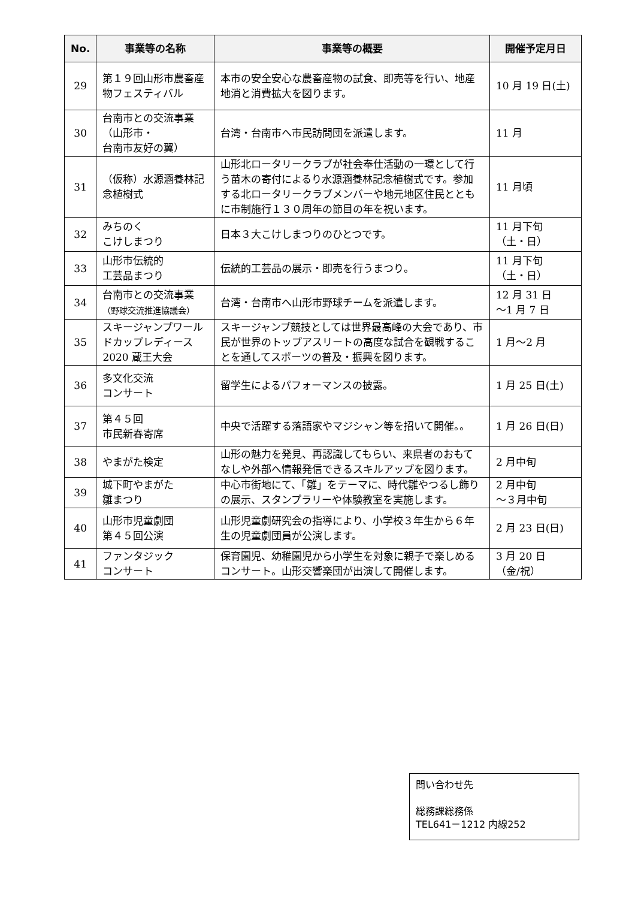| No. | 事業等の名称 | 事業等の概要 | 開催予定月日 |
| --- | --- | --- | --- |
| 29 | 第１９回山形市農畜産物フェスティバル | 本市の安全安心な農畜産物の試食、即売等を行い、地産地消と消費拡大を図ります。 | 10 月 19 日(土) |
| 30 | 台南市との交流事業（山形市・ 台南市友好の翼） | 台湾・台南市へ市民訪問団を派遣します。 | 11 月 |
| 31 | （仮称）水源涵養林記念植樹式 | 山形北ロータリークラブが社会奉仕活動の一環として行う苗木の寄付によるり水源涵養林記念植樹式です。参加する北ロータリークラブメンバーや地元地区住民とともに市制施行１３０周年の節目の年を祝います。 | 11 月頃 |
| 32 | みちのく こけしまつり | 日本３大こけしまつりのひとつです。 | 11 月下旬 （土・日） |
| 33 | 山形市伝統的 工芸品まつり | 伝統的工芸品の展示・即売を行うまつり。 | 11 月下旬 （土・日） |
| 34 | 台南市との交流事業 （野球交流推進協議会） | 台湾・台南市へ山形市野球チームを派遣します。 | 12 月 31 日 ～1 月 7 日 |
| 35 | スキージャンプワールドカップレディース 2020 蔵王大会 | スキージャンプ競技としては世界最高峰の大会であり、市民が世界のトップアスリートの高度な試合を観戦することを通してスポーツの普及・振興を図ります。 | 1 月～2 月 |
| 36 | 多文化交流 コンサート | 留学生によるパフォーマンスの披露。 | 1 月 25 日(土) |
| 37 | 第４５回 市民新春寄席 | 中央で活躍する落語家やマジシャン等を招いて開催。。 | 1 月 26 日(日) |
| 38 | やまがた検定 | 山形の魅力を発見、再認識してもらい、来県者のおもてなしや外部へ情報発信できるスキルアップを図ります。 | 2 月中旬 |
| 39 | 城下町やまがた 雛まつり | 中心市街地にて、「雛」をテーマに、時代雛やつるし飾りの展示、スタンプラリーや体験教室を実施します。 | 2 月中旬 ～３月中旬 |
| 40 | 山形市児童劇団 第４５回公演 | 山形児童劇研究会の指導により、小学校３年生から６年生の児童劇団員が公演します。 | 2 月 23 日(日) |
| 41 | ファンタジック コンサート | 保育園児、幼稚園児から小学生を対象に親子で楽しめるコンサート。山形交響楽団が出演して開催します。 | 3 月 20 日 （金/祝） |
問い合わせ先
総務課総務係
TEL641－1212 内線252